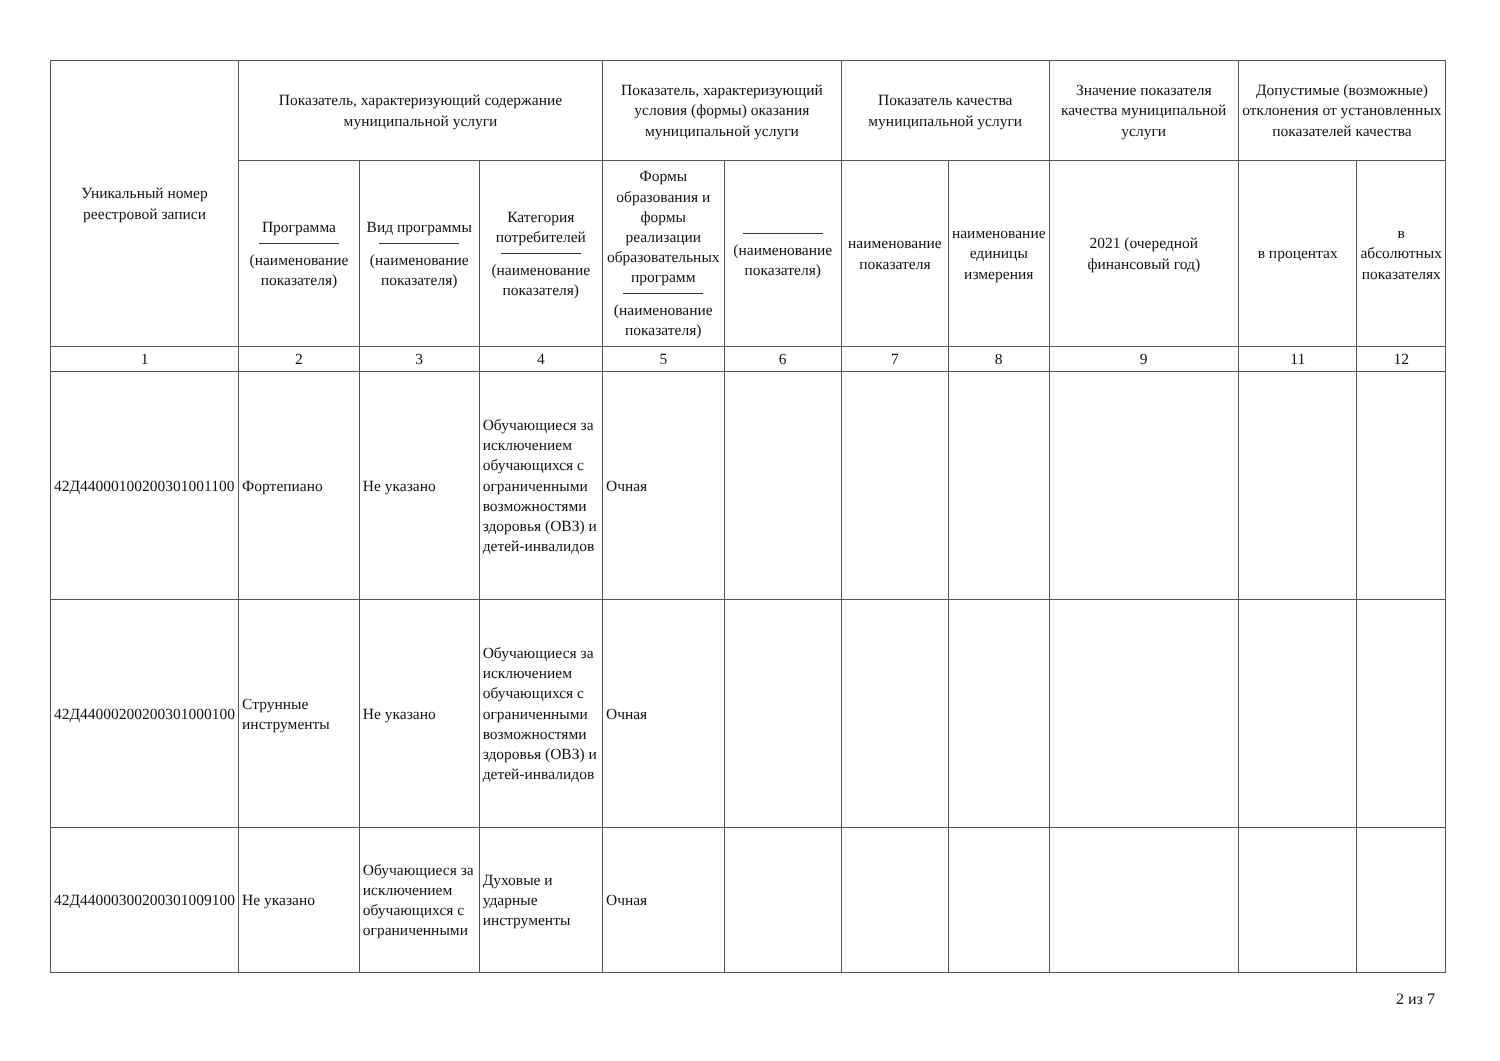| Уникальный номер реестровой записи | Показатель, характеризующий содержание муниципальной услуги | | | Показатель, характеризующий условия (формы) оказания муниципальной услуги | | Показатель качества муниципальной услуги | | Значение показателя качества муниципальной услуги | Допустимые (возможные) отклонения от установленных показателей качества | |
| --- | --- | --- | --- | --- | --- | --- | --- | --- | --- | --- |
| | Программа (наименование показателя) | Вид программы (наименование показателя) | Категория потребителей (наименование показателя) | Формы образования и формы реализации образовательных программ (наименование показателя) | (наименование показателя) | наименование показателя | наименование единицы измерения | 2021 (очередной финансовый год) | в процентах | в абсолютных показателях |
| 1 | 2 | 3 | 4 | 5 | 6 | 7 | 8 | 9 | 11 | 12 |
| 42Д44000100200301001100 | Фортепиано | Не указано | Обучающиеся за исключением обучающихся с ограниченными возможностями здоровья (ОВЗ) и детей-инвалидов | Очная | | | | | | |
| 42Д44000200200301000100 | Струнные инструменты | Не указано | Обучающиеся за исключением обучающихся с ограниченными возможностями здоровья (ОВЗ) и детей-инвалидов | Очная | | | | | | |
| 42Д44000300200301009100 | Не указано | Обучающиеся за исключением обучающихся с ограниченными | Духовые и ударные инструменты | Очная | | | | | | |
2 из 7